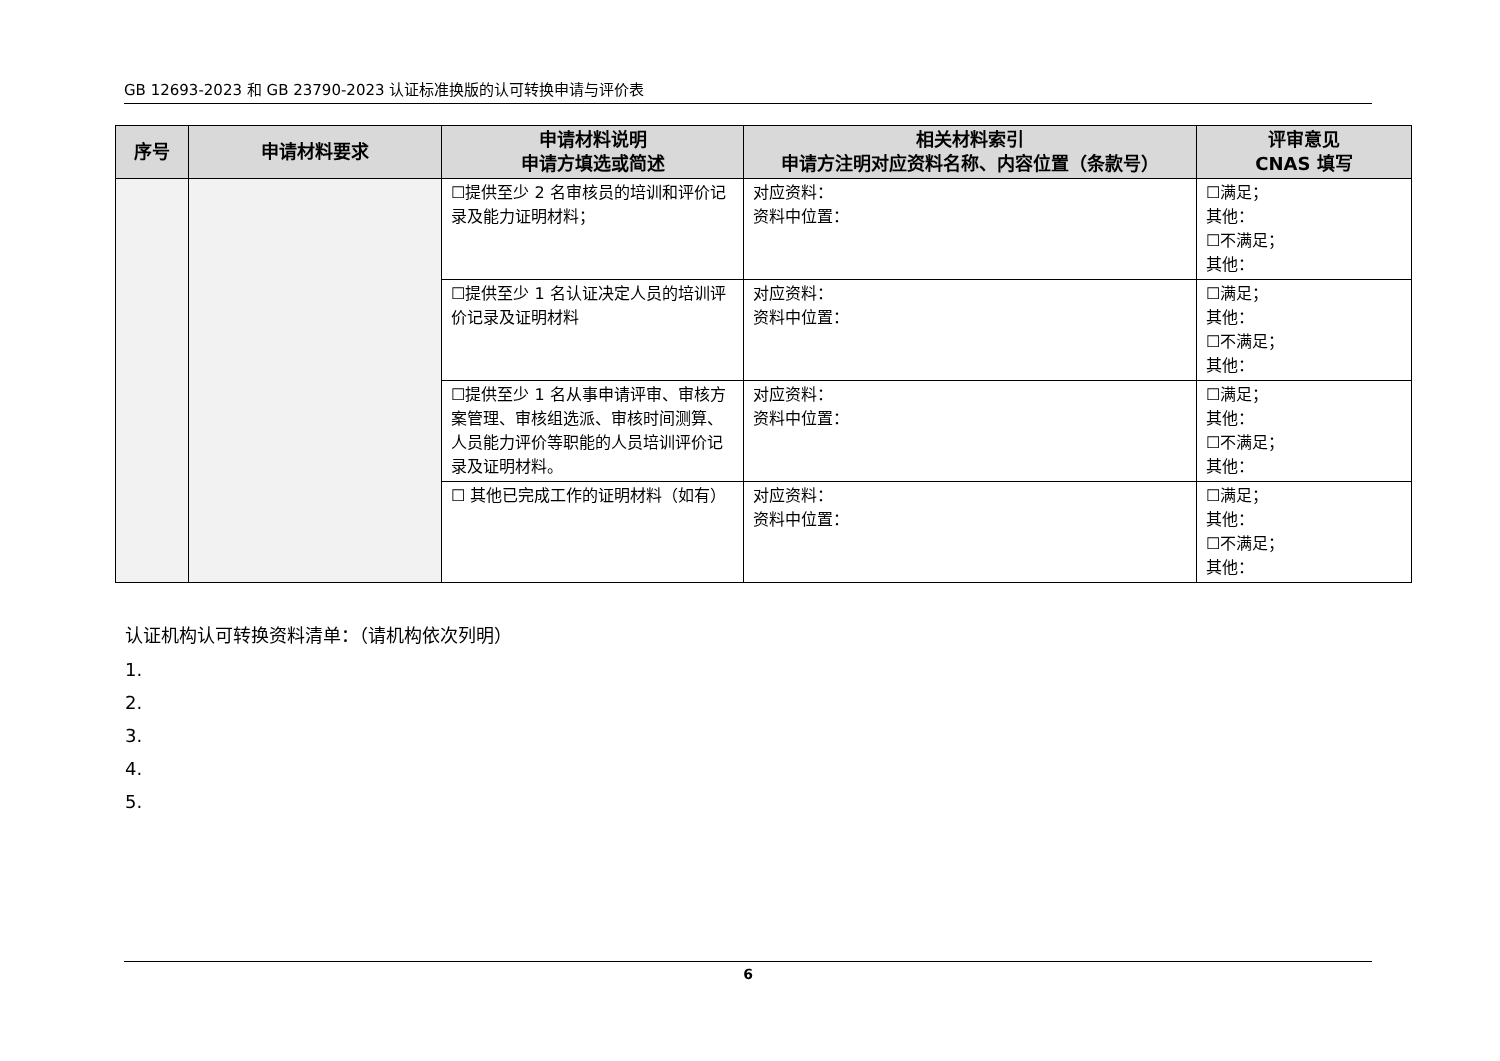GB 12693-2023 和 GB 23790-2023 认证标准换版的认可转换申请与评价表
| 序号 | 申请材料要求 | 申请材料说明 申请方填选或简述 | 相关材料索引 申请方注明对应资料名称、内容位置（条款号） | 评审意见 CNAS 填写 |
| --- | --- | --- | --- | --- |
| | | ☐提供至少 2 名审核员的培训和评价记录及能力证明材料； | 对应资料： 资料中位置： | ☐满足； 其他： ☐不满足； 其他： |
| | | ☐提供至少 1 名认证决定人员的培训评价记录及证明材料 | 对应资料： 资料中位置： | ☐满足； 其他： ☐不满足； 其他： |
| | | ☐提供至少 1 名从事申请评审、审核方案管理、审核组选派、审核时间测算、人员能力评价等职能的人员培训评价记录及证明材料。 | 对应资料： 资料中位置： | ☐满足； 其他： ☐不满足； 其他： |
| | | ☐ 其他已完成工作的证明材料（如有） | 对应资料： 资料中位置： | ☐满足； 其他： ☐不满足； 其他： |
认证机构认可转换资料清单：（请机构依次列明）
1.
2.
3.
4.
5.
6